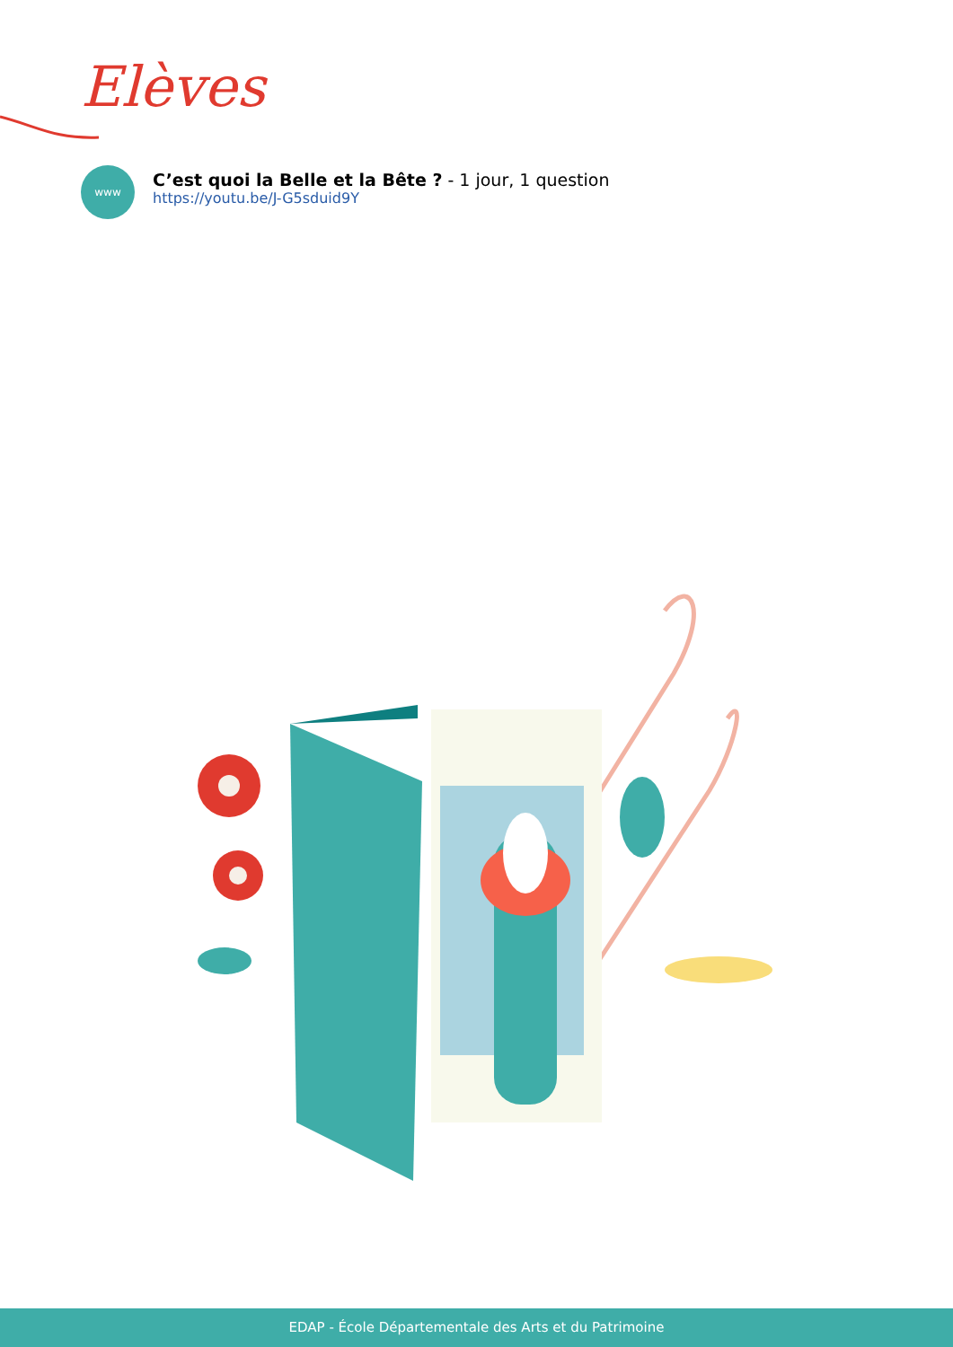Elèves
www
C’est quoi la Belle et la Bête ? - 1 jour, 1 question
https://youtu.be/J-G5sduid9Y
EDAP - École Départementale des Arts et du Patrimoine